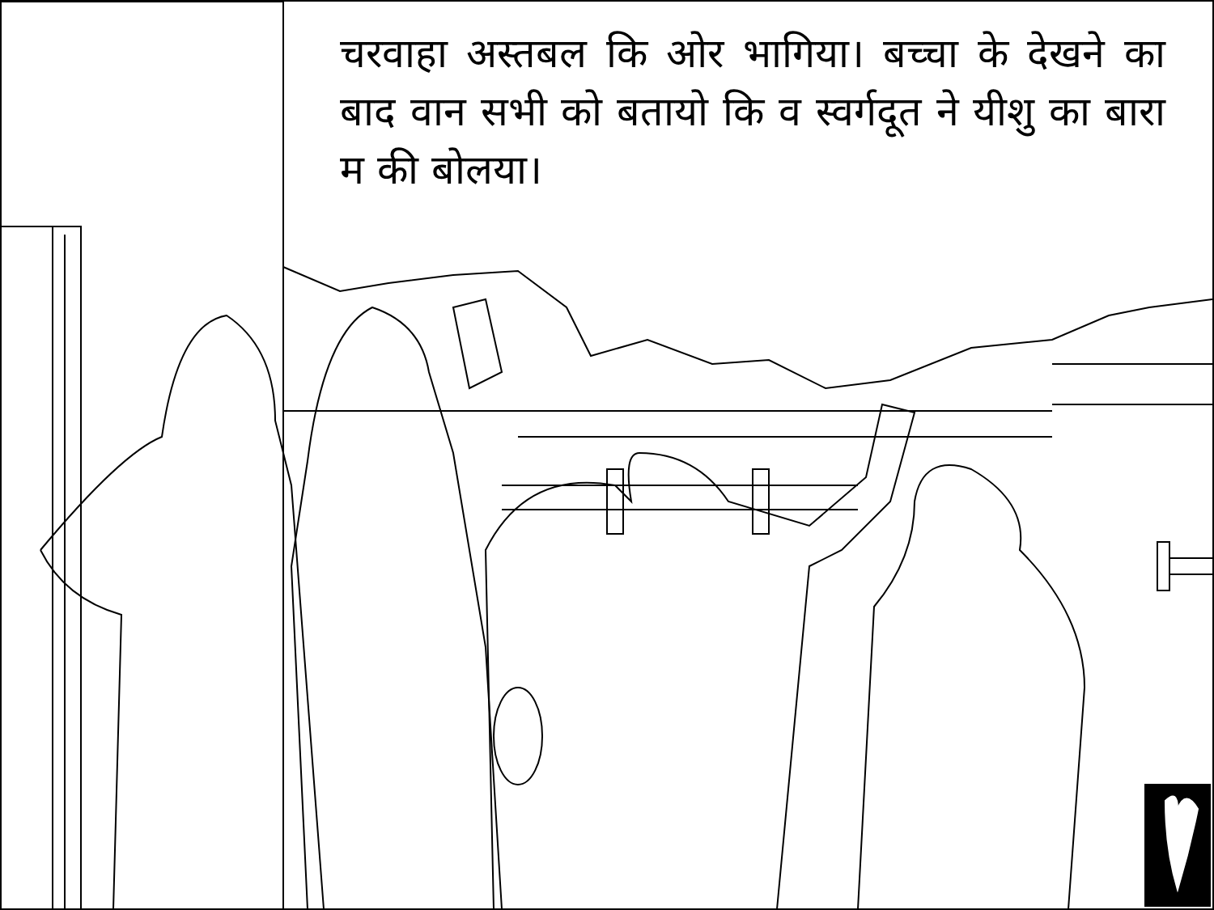चरवाहा अस्तबल कि ओर भागिया। बच्चा के देखने का बाद वान सभी को बतायो कि व स्वर्गदूत ने यीशु का बारा म की बोलया।